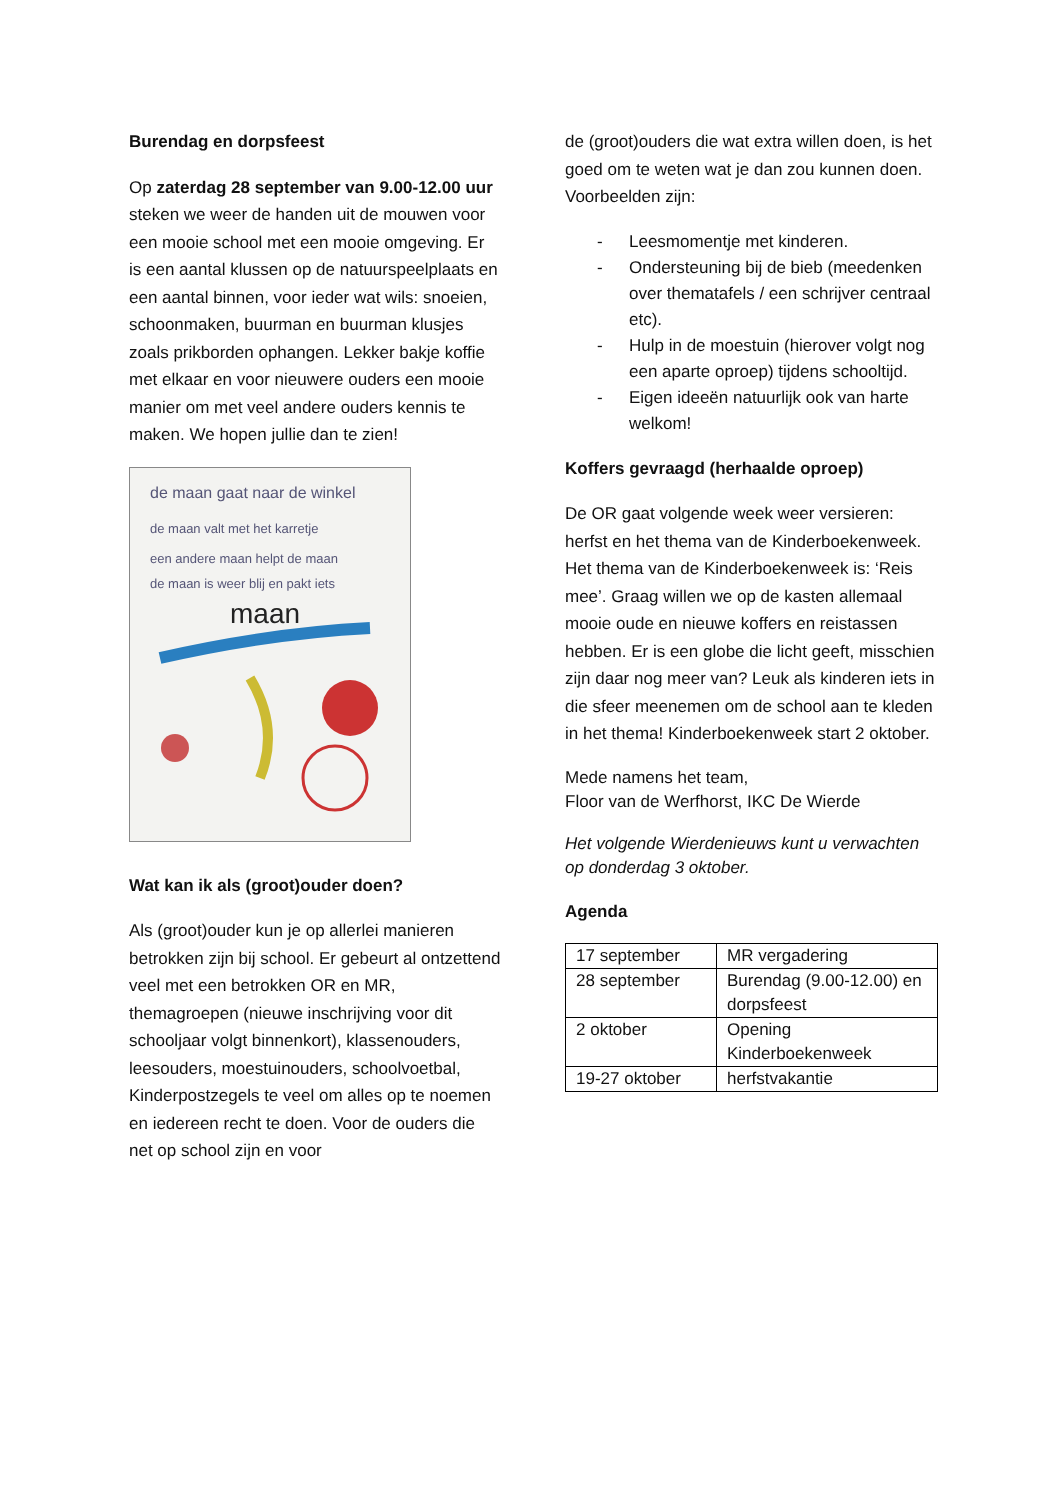Burendag en dorpsfeest
Op zaterdag 28 september van 9.00-12.00 uur steken we weer de handen uit de mouwen voor een mooie school met een mooie omgeving. Er is een aantal klussen op de natuurspeelplaats en een aantal binnen, voor ieder wat wils: snoeien, schoonmaken, buurman en buurman klusjes zoals prikborden ophangen. Lekker bakje koffie met elkaar en voor nieuwere ouders een mooie manier om met veel andere ouders kennis te maken. We hopen jullie dan te zien!
de maan gaat naar de winkel
de maan valt met het karretje
een andere maan helpt de maan
de maan is weer blij en pakt iets
maan
Wat kan ik als (groot)ouder doen?
Als (groot)ouder kun je op allerlei manieren betrokken zijn bij school. Er gebeurt al ontzettend veel met een betrokken OR en MR, themagroepen (nieuwe inschrijving voor dit schooljaar volgt binnenkort), klassenouders, leesouders, moestuinouders, schoolvoetbal, Kinderpostzegels te veel om alles op te noemen en iedereen recht te doen. Voor de ouders die net op school zijn en voor
de (groot)ouders die wat extra willen doen, is het goed om te weten wat je dan zou kunnen doen. Voorbeelden zijn:
- Leesmomentje met kinderen.
- Ondersteuning bij de bieb (meedenken over thematafels / een schrijver centraal etc).
- Hulp in de moestuin (hierover volgt nog een aparte oproep) tijdens schooltijd.
- Eigen ideeën natuurlijk ook van harte welkom!
Koffers gevraagd (herhaalde oproep)
De OR gaat volgende week weer versieren: herfst en het thema van de Kinderboekenweek. Het thema van de Kinderboekenweek is: ‘Reis mee’. Graag willen we op de kasten allemaal mooie oude en nieuwe koffers en reistassen hebben. Er is een globe die licht geeft, misschien zijn daar nog meer van? Leuk als kinderen iets in die sfeer meenemen om de school aan te kleden in het thema! Kinderboekenweek start 2 oktober.
Mede namens het team,
Floor van de Werfhorst, IKC De Wierde
Het volgende Wierdenieuws kunt u verwachten op donderdag 3 oktober.
Agenda
| 17 september | MR vergadering |
| 28 september | Burendag (9.00-12.00) en dorpsfeest |
| 2 oktober | Opening Kinderboekenweek |
| 19-27 oktober | herfstvakantie |